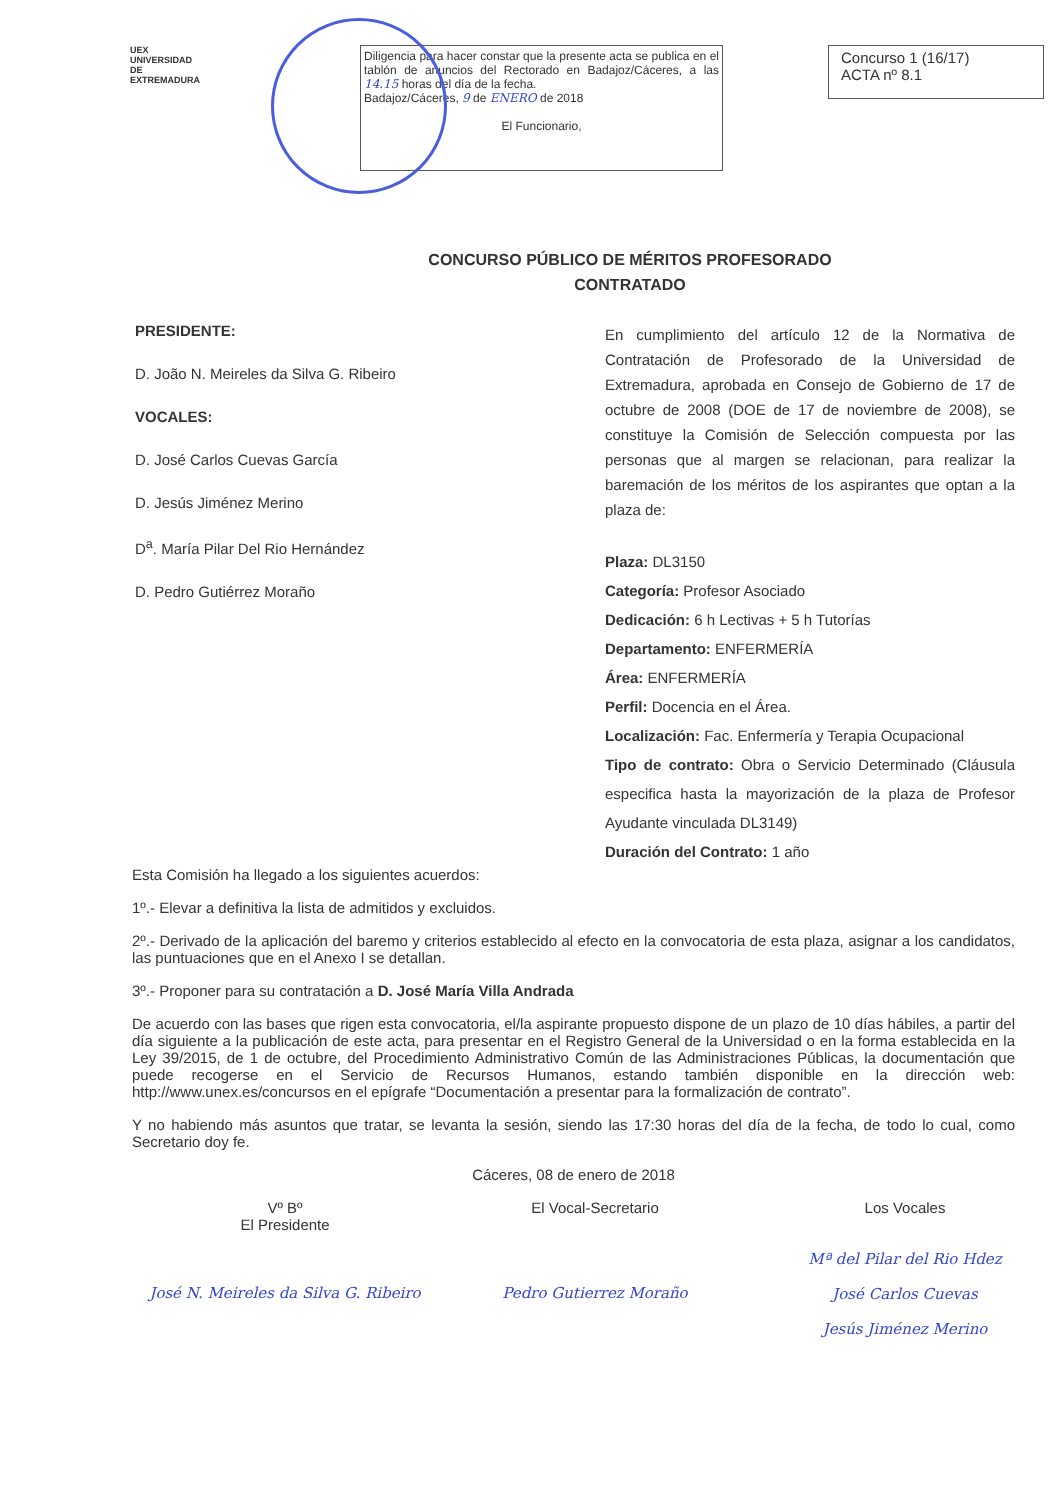UEX
UNIVERSIDAD DE EXTREMADURA
Diligencia para hacer constar que la presente acta se publica en el tablón de anuncios del Rectorado en Badajoz/Cáceres, a las 14.15 horas del día de la fecha.
Badajoz/Cáceres, 9 de ENERO de 2018
El Funcionario,
Concurso 1 (16/17)
ACTA nº 8.1
CONCURSO PÚBLICO DE MÉRITOS PROFESORADO
CONTRATADO
PRESIDENTE:
D. João N. Meireles da Silva G. Ribeiro
VOCALES:
D. José Carlos Cuevas García
D. Jesús Jiménez Merino
D<sup>a</sup>. María Pilar Del Rio Hernández
D. Pedro Gutiérrez Moraño
En cumplimiento del artículo 12 de la Normativa de Contratación de Profesorado de la Universidad de Extremadura, aprobada en Consejo de Gobierno de 17 de octubre de 2008 (DOE de 17 de noviembre de 2008), se constituye la Comisión de Selección compuesta por las personas que al margen se relacionan, para realizar la baremación de los méritos de los aspirantes que optan a la plaza de:
Plaza: DL3150
Categoría: Profesor Asociado
Dedicación: 6 h Lectivas + 5 h Tutorías
Departamento: ENFERMERÍA
Área: ENFERMERÍA
Perfil: Docencia en el Área.
Localización: Fac. Enfermería y Terapia Ocupacional
Tipo de contrato: Obra o Servicio Determinado (Cláusula especifica hasta la mayorización de la plaza de Profesor Ayudante vinculada DL3149)
Duración del Contrato: 1 año
Esta Comisión ha llegado a los siguientes acuerdos:
1º.- Elevar a definitiva la lista de admitidos y excluidos.
2º.- Derivado de la aplicación del baremo y criterios establecido al efecto en la convocatoria de esta plaza, asignar a los candidatos, las puntuaciones que en el Anexo I se detallan.
3º.- Proponer para su contratación a D. José María Villa Andrada
De acuerdo con las bases que rigen esta convocatoria, el/la aspirante propuesto dispone de un plazo de 10 días hábiles, a partir del día siguiente a la publicación de este acta, para presentar en el Registro General de la Universidad o en la forma establecida en la Ley 39/2015, de 1 de octubre, del Procedimiento Administrativo Común de las Administraciones Públicas, la documentación que puede recogerse en el Servicio de Recursos Humanos, estando también disponible en la dirección web: http://www.unex.es/concursos en el epígrafe “Documentación a presentar para la formalización de contrato”.
Y no habiendo más asuntos que tratar, se levanta la sesión, siendo las 17:30 horas del día de la fecha, de todo lo cual, como Secretario doy fe.
Cáceres, 08 de enero de 2018
Vº Bº
El Presidente
José N. Meireles da Silva G. Ribeiro
El Vocal-Secretario
Pedro Gutierrez Moraño
Los Vocales
Mª del Pilar del Rio Hdez
José Carlos Cuevas
Jesús Jiménez Merino